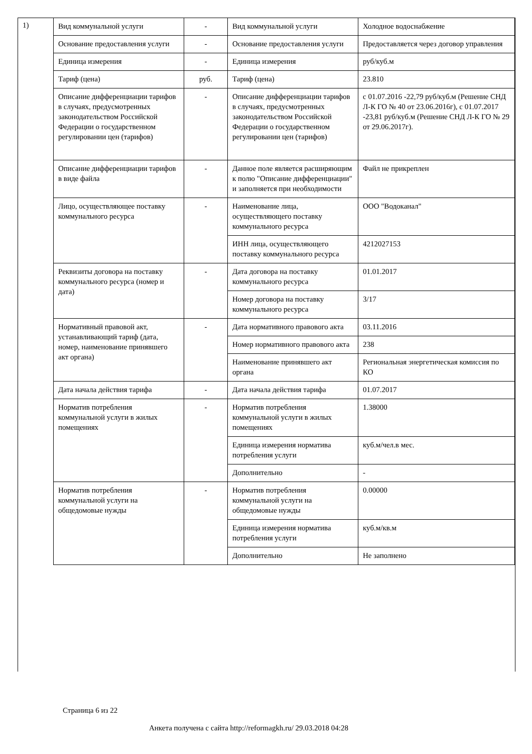1)
| Вид коммунальной услуги | - | Вид коммунальной услуги | Холодное водоснабжение |
| Основание предоставления услуги | - | Основание предоставления услуги | Предоставляется через договор управления |
| Единица измерения | - | Единица измерения | руб/куб.м |
| Тариф (цена) | руб. | Тариф (цена) | 23.810 |
| Описание дифференциации тарифов в случаях, предусмотренных законодательством Российской Федерации о государственном регулировании цен (тарифов) | - | Описание дифференциации тарифов в случаях, предусмотренных законодательством Российской Федерации о государственном регулировании цен (тарифов) | с 01.07.2016 -22,79 руб/куб.м (Решение СНД Л-К ГО № 40 от 23.06.2016г), с 01.07.2017 -23,81 руб/куб.м (Решение СНД Л-К ГО № 29 от 29.06.2017г). |
| Описание дифференциации тарифов в виде файла | - | Данное поле является расширяющим к полю "Описание дифференциации" и заполняется при необходимости | Файл не прикреплен |
| Лицо, осуществляющее поставку коммунального ресурса | - | Наименование лица, осуществляющего поставку коммунального ресурса | ООО "Водоканал" |
| | | ИНН лица, осуществляющего поставку коммунального ресурса | 4212027153 |
| Реквизиты договора на поставку коммунального ресурса (номер и дата) | - | Дата договора на поставку коммунального ресурса | 01.01.2017 |
| | | Номер договора на поставку коммунального ресурса | 3/17 |
| Нормативный правовой акт, устанавливающий тариф (дата, номер, наименование принявшего акт органа) | - | Дата нормативного правового акта | 03.11.2016 |
| | | Номер нормативного правового акта | 238 |
| | | Наименование принявшего акт органа | Региональная энергетическая комиссия по КО |
| Дата начала действия тарифа | - | Дата начала действия тарифа | 01.07.2017 |
| Норматив потребления коммунальной услуги в жилых помещениях | - | Норматив потребления коммунальной услуги в жилых помещениях | 1.38000 |
| | | Единица измерения норматива потребления услуги | куб.м/чел.в мес. |
| | | Дополнительно | - |
| Норматив потребления коммунальной услуги на общедомовые нужды | - | Норматив потребления коммунальной услуги на общедомовые нужды | 0.00000 |
| | | Единица измерения норматива потребления услуги | куб.м/кв.м |
| | | Дополнительно | Не заполнено |
Страница 6 из 22
Анкета получена с сайта http://reformagkh.ru/ 29.03.2018 04:28